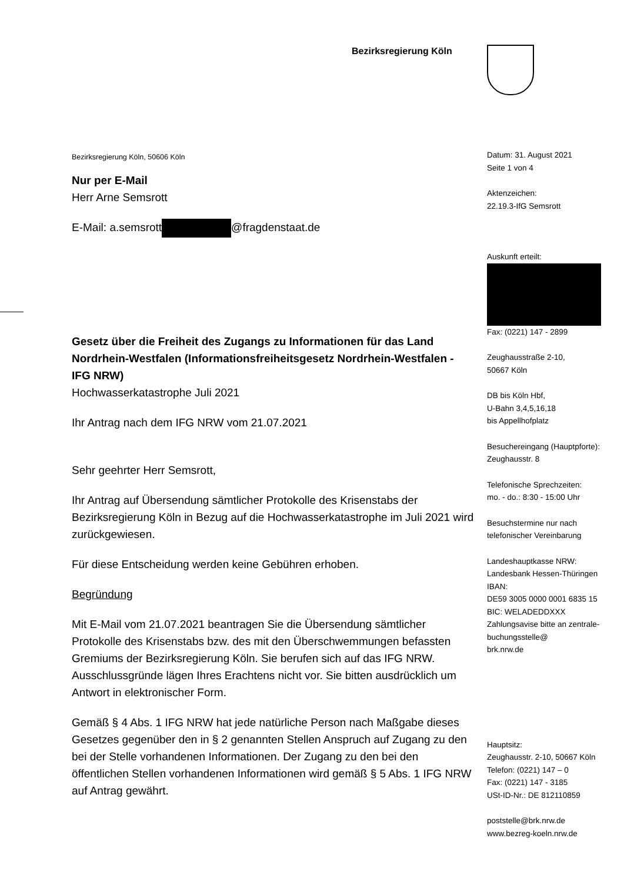Bezirksregierung Köln
Bezirksregierung Köln, 50606 Köln
Nur per E-Mail
Herr Arne Semsrott
E-Mail: a.semsrott @fragdenstaat.de
Gesetz über die Freiheit des Zugangs zu Informationen für das Land Nordrhein-Westfalen (Informationsfreiheitsgesetz Nordrhein-Westfalen - IFG NRW)
Hochwasserkatastrophe Juli 2021
Ihr Antrag nach dem IFG NRW vom 21.07.2021
Sehr geehrter Herr Semsrott,
Ihr Antrag auf Übersendung sämtlicher Protokolle des Krisenstabs der Bezirksregierung Köln in Bezug auf die Hochwasserkatastrophe im Juli 2021 wird zurückgewiesen.
Für diese Entscheidung werden keine Gebühren erhoben.
Begründung
Mit E-Mail vom 21.07.2021 beantragen Sie die Übersendung sämtlicher Protokolle des Krisenstabs bzw. des mit den Überschwemmungen befassten Gremiums der Bezirksregierung Köln. Sie berufen sich auf das IFG NRW. Ausschlussgründe lägen Ihres Erachtens nicht vor. Sie bitten ausdrücklich um Antwort in elektronischer Form.
Gemäß § 4 Abs. 1 IFG NRW hat jede natürliche Person nach Maßgabe dieses Gesetzes gegenüber den in § 2 genannten Stellen Anspruch auf Zugang zu den bei der Stelle vorhandenen Informationen. Der Zugang zu den bei den öffentlichen Stellen vorhandenen Informationen wird gemäß § 5 Abs. 1 IFG NRW auf Antrag gewährt.
Datum: 31. August 2021
Seite 1 von 4
Aktenzeichen:
22.19.3-IfG Semsrott
Auskunft erteilt:
Fax: (0221) 147 - 2899
Zeughausstraße 2-10,
50667 Köln
DB bis Köln Hbf,
U-Bahn 3,4,5,16,18
bis Appellhofplatz
Besuchereingang (Hauptpforte):
Zeughausstr. 8
Telefonische Sprechzeiten:
mo. - do.: 8:30 - 15:00 Uhr
Besuchstermine nur nach telefonischer Vereinbarung
Landeshauptkasse NRW:
Landesbank Hessen-Thüringen
IBAN:
DE59 3005 0000 0001 6835 15
BIC: WELADEDDXXX
Zahlungsavise bitte an zentrale-buchungsstelle@
brk.nrw.de
Hauptsitz:
Zeughausstr. 2-10, 50667 Köln
Telefon: (0221) 147 – 0
Fax: (0221) 147 - 3185
USt-ID-Nr.: DE 812110859
poststelle@brk.nrw.de
www.bezreg-koeln.nrw.de